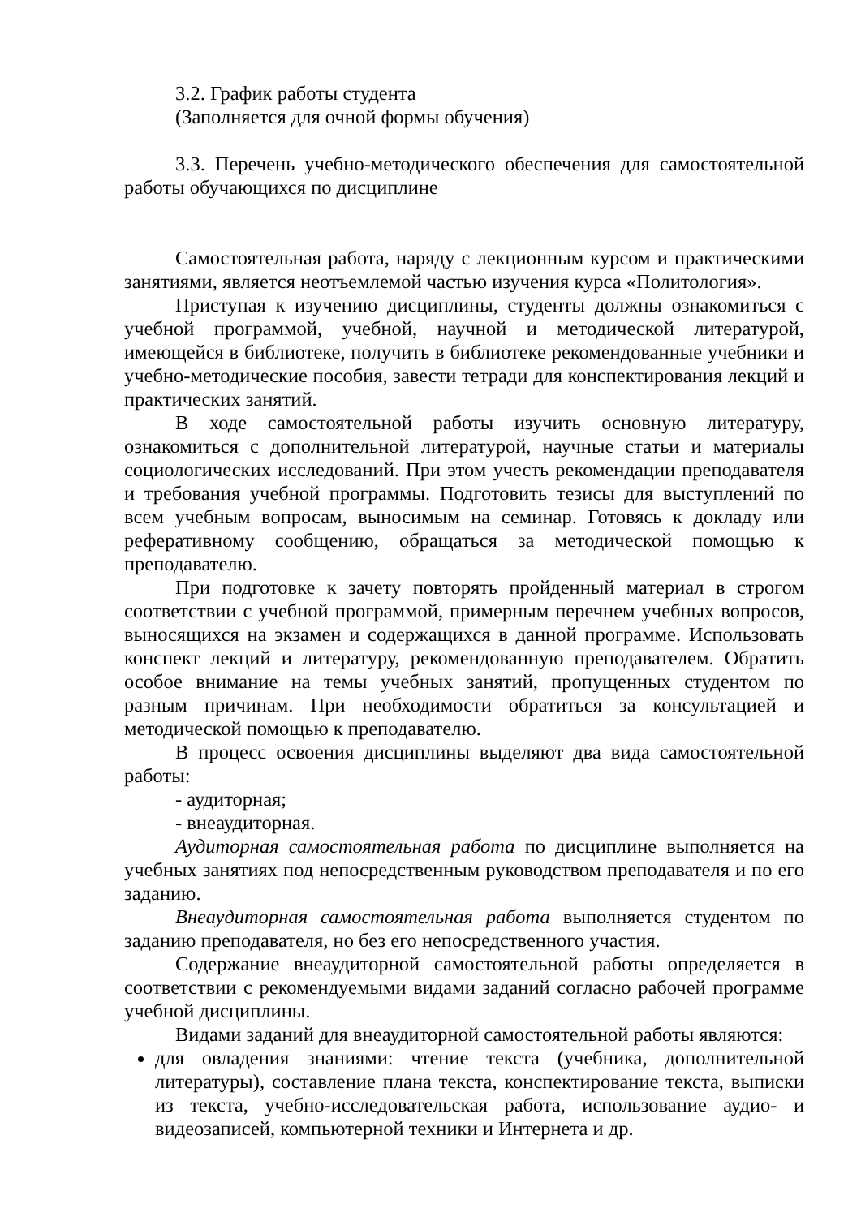3.2. График работы студента
(Заполняется для очной формы обучения)
3.3. Перечень учебно-методического обеспечения для самостоятельной работы обучающихся по дисциплине
Самостоятельная работа, наряду с лекционным курсом и практическими занятиями, является неотъемлемой частью изучения курса «Политология».
Приступая к изучению дисциплины, студенты должны ознакомиться с учебной программой, учебной, научной и методической литературой, имеющейся в библиотеке, получить в библиотеке рекомендованные учебники и учебно-методические пособия, завести тетради для конспектирования лекций и практических занятий.
В ходе самостоятельной работы изучить основную литературу, ознакомиться с дополнительной литературой, научные статьи и материалы социологических исследований. При этом учесть рекомендации преподавателя и требования учебной программы. Подготовить тезисы для выступлений по всем учебным вопросам, выносимым на семинар. Готовясь к докладу или реферативному сообщению, обращаться за методической помощью к преподавателю.
При подготовке к зачету повторять пройденный материал в строгом соответствии с учебной программой, примерным перечнем учебных вопросов, выносящихся на экзамен и содержащихся в данной программе. Использовать конспект лекций и литературу, рекомендованную преподавателем. Обратить особое внимание на темы учебных занятий, пропущенных студентом по разным причинам. При необходимости обратиться за консультацией и методической помощью к преподавателю.
В процесс освоения дисциплины выделяют два вида самостоятельной работы:
- аудиторная;
- внеаудиторная.
Аудиторная самостоятельная работа по дисциплине выполняется на учебных занятиях под непосредственным руководством преподавателя и по его заданию.
Внеаудиторная самостоятельная работа выполняется студентом по заданию преподавателя, но без его непосредственного участия.
Содержание внеаудиторной самостоятельной работы определяется в соответствии с рекомендуемыми видами заданий согласно рабочей программе учебной дисциплины.
Видами заданий для внеаудиторной самостоятельной работы являются:
для овладения знаниями: чтение текста (учебника, дополнительной литературы), составление плана текста, конспектирование текста, выписки из текста, учебно-исследовательская работа, использование аудио- и видеозаписей, компьютерной техники и Интернета и др.